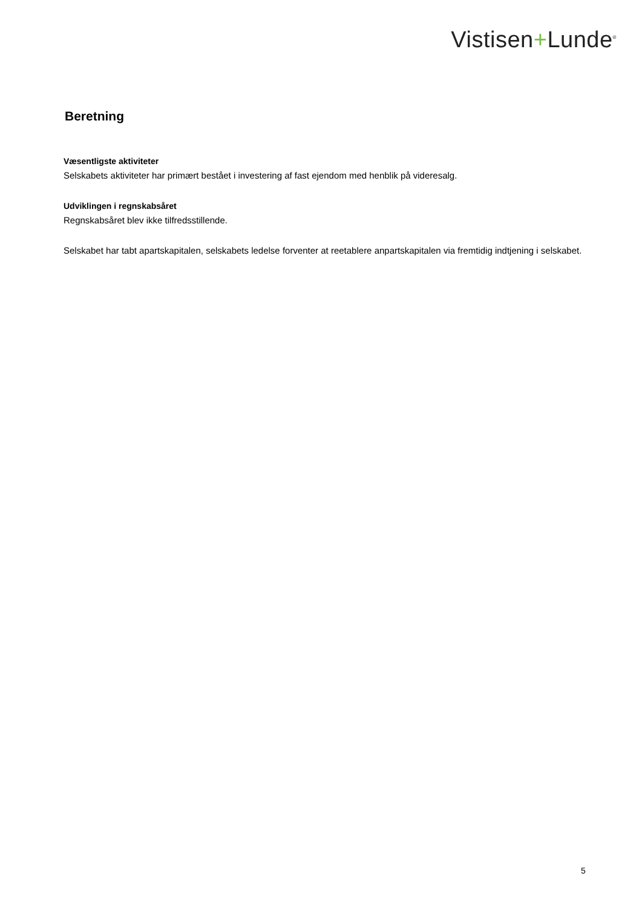Vistisen+Lunde<sup>®</sup>
Beretning
Væsentligste aktiviteter
Selskabets aktiviteter har primært bestået i investering af fast ejendom med henblik på videresalg.
Udviklingen i regnskabsåret
Regnskabsåret blev ikke tilfredsstillende.
Selskabet har tabt apartskapitalen, selskabets ledelse forventer at reetablere anpartskapitalen via fremtidig indtjening i selskabet.
5